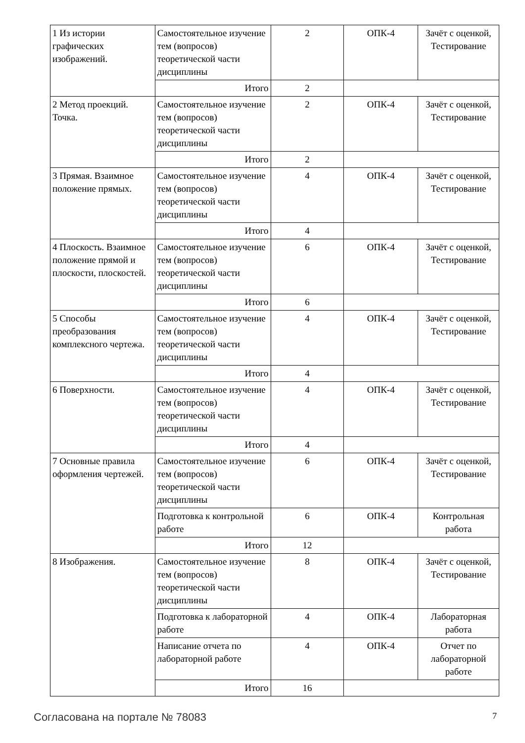| 1 Из истории графических изображений. | Самостоятельное изучение тем (вопросов) теоретической части дисциплины | 2 | ОПК-4 | Зачёт с оценкой, Тестирование |
| | Итого | 2 | | |
| 2 Метод проекций. Точка. | Самостоятельное изучение тем (вопросов) теоретической части дисциплины | 2 | ОПК-4 | Зачёт с оценкой, Тестирование |
| | Итого | 2 | | |
| 3 Прямая. Взаимное положение прямых. | Самостоятельное изучение тем (вопросов) теоретической части дисциплины | 4 | ОПК-4 | Зачёт с оценкой, Тестирование |
| | Итого | 4 | | |
| 4 Плоскость. Взаимное положение прямой и плоскости, плоскостей. | Самостоятельное изучение тем (вопросов) теоретической части дисциплины | 6 | ОПК-4 | Зачёт с оценкой, Тестирование |
| | Итого | 6 | | |
| 5 Способы преобразования комплексного чертежа. | Самостоятельное изучение тем (вопросов) теоретической части дисциплины | 4 | ОПК-4 | Зачёт с оценкой, Тестирование |
| | Итого | 4 | | |
| 6 Поверхности. | Самостоятельное изучение тем (вопросов) теоретической части дисциплины | 4 | ОПК-4 | Зачёт с оценкой, Тестирование |
| | Итого | 4 | | |
| 7 Основные правила оформления чертежей. | Самостоятельное изучение тем (вопросов) теоретической части дисциплины | 6 | ОПК-4 | Зачёт с оценкой, Тестирование |
| | Подготовка к контрольной работе | 6 | ОПК-4 | Контрольная работа |
| | Итого | 12 | | |
| 8 Изображения. | Самостоятельное изучение тем (вопросов) теоретической части дисциплины | 8 | ОПК-4 | Зачёт с оценкой, Тестирование |
| | Подготовка к лабораторной работе | 4 | ОПК-4 | Лабораторная работа |
| | Написание отчета по лабораторной работе | 4 | ОПК-4 | Отчет по лабораторной работе |
| | Итого | 16 | | |
Согласована на портале № 78083 7